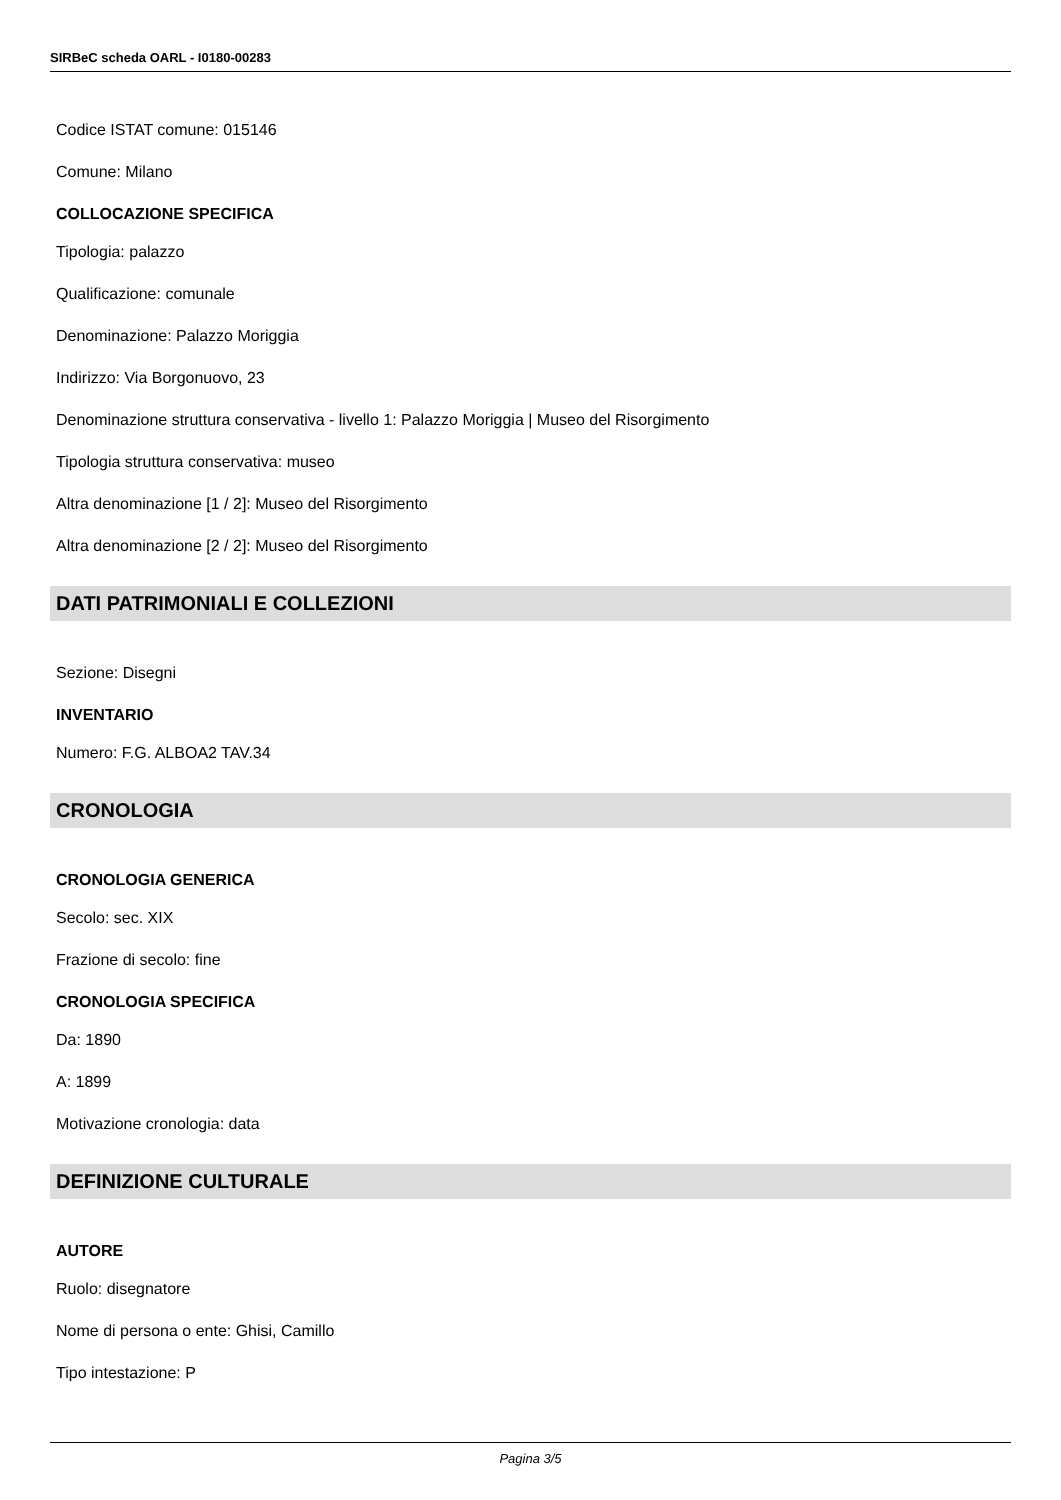SIRBeC scheda OARL - I0180-00283
Codice ISTAT comune: 015146
Comune: Milano
COLLOCAZIONE SPECIFICA
Tipologia: palazzo
Qualificazione: comunale
Denominazione: Palazzo Moriggia
Indirizzo: Via Borgonuovo, 23
Denominazione struttura conservativa - livello 1: Palazzo Moriggia | Museo del Risorgimento
Tipologia struttura conservativa: museo
Altra denominazione [1 / 2]: Museo del Risorgimento
Altra denominazione [2 / 2]: Museo del Risorgimento
DATI PATRIMONIALI E COLLEZIONI
Sezione: Disegni
INVENTARIO
Numero: F.G. ALBOA2 TAV.34
CRONOLOGIA
CRONOLOGIA GENERICA
Secolo: sec. XIX
Frazione di secolo: fine
CRONOLOGIA SPECIFICA
Da: 1890
A: 1899
Motivazione cronologia: data
DEFINIZIONE CULTURALE
AUTORE
Ruolo: disegnatore
Nome di persona o ente: Ghisi, Camillo
Tipo intestazione: P
Pagina 3/5